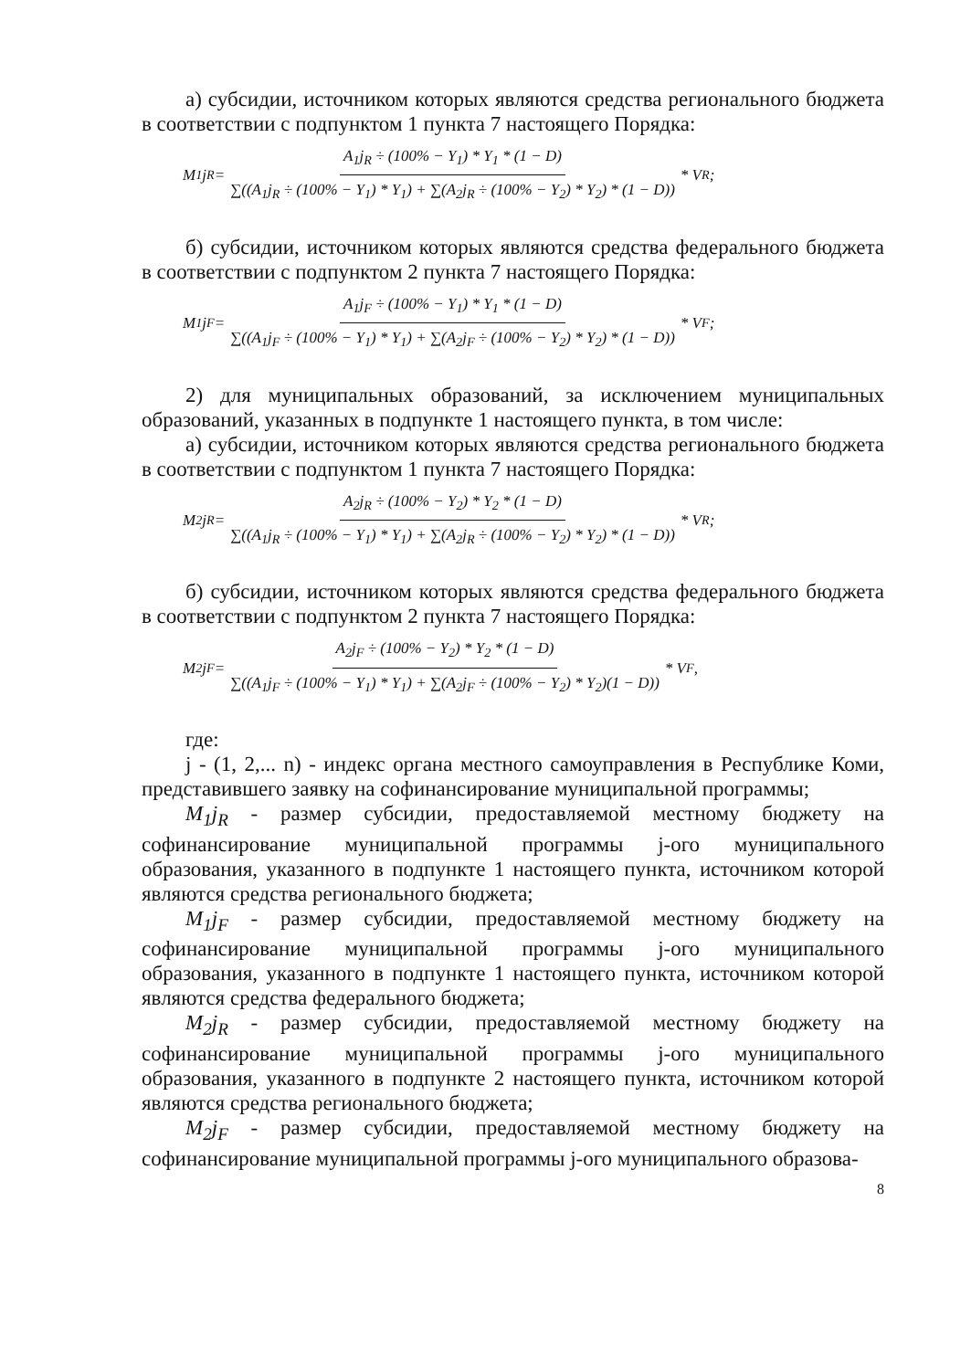а) субсидии, источником которых являются средства регионального бюджета в соответствии с подпунктом 1 пункта 7 настоящего Порядка:
M<sub>1</sub>j<sub>R</sub> = A<sub>1</sub>j<sub>R</sub> ÷ (100% − Y<sub>1</sub>) * Y<sub>1</sub> * (1 − D) ∑((A<sub>1</sub>j<sub>R</sub> ÷ (100% − Y<sub>1</sub>) * Y<sub>1</sub>) + ∑(A<sub>2</sub>j<sub>R</sub> ÷ (100% − Y<sub>2</sub>) * Y<sub>2</sub>) * (1 − D)) * V<sub>R</sub>;
б) субсидии, источником которых являются средства федерального бюджета в соответствии с подпунктом 2 пункта 7 настоящего Порядка:
M<sub>1</sub>j<sub>F</sub> = A<sub>1</sub>j<sub>F</sub> ÷ (100% − Y<sub>1</sub>) * Y<sub>1</sub> * (1 − D) ∑((A<sub>1</sub>j<sub>F</sub> ÷ (100% − Y<sub>1</sub>) * Y<sub>1</sub>) + ∑(A<sub>2</sub>j<sub>F</sub> ÷ (100% − Y<sub>2</sub>) * Y<sub>2</sub>) * (1 − D)) * V<sub>F</sub>;
2) для муниципальных образований, за исключением муниципальных образований, указанных в подпункте 1 настоящего пункта, в том числе:
а) субсидии, источником которых являются средства регионального бюджета в соответствии с подпунктом 1 пункта 7 настоящего Порядка:
M<sub>2</sub>j<sub>R</sub> = A<sub>2</sub>j<sub>R</sub> ÷ (100% − Y<sub>2</sub>) * Y<sub>2</sub> * (1 − D) ∑((A<sub>1</sub>j<sub>R</sub> ÷ (100% − Y<sub>1</sub>) * Y<sub>1</sub>) + ∑(A<sub>2</sub>j<sub>R</sub> ÷ (100% − Y<sub>2</sub>) * Y<sub>2</sub>) * (1 − D)) * V<sub>R</sub>;
б) субсидии, источником которых являются средства федерального бюджета в соответствии с подпунктом 2 пункта 7 настоящего Порядка:
M<sub>2</sub>j<sub>F</sub> = A<sub>2</sub>j<sub>F</sub> ÷ (100% − Y<sub>2</sub>) * Y<sub>2</sub> * (1 − D) ∑((A<sub>1</sub>j<sub>F</sub> ÷ (100% − Y<sub>1</sub>) * Y<sub>1</sub>) + ∑(A<sub>2</sub>j<sub>F</sub> ÷ (100% − Y<sub>2</sub>) * Y<sub>2</sub>)(1 − D)) * V<sub>F</sub>,
где:
j - (1, 2,... n) - индекс органа местного самоуправления в Республике Коми, представившего заявку на софинансирование муниципальной программы;
M<sub>1</sub>j<sub>R</sub> - размер субсидии, предоставляемой местному бюджету на софинансирование муниципальной программы j-ого муниципального образования, указанного в подпункте 1 настоящего пункта, источником которой являются средства регионального бюджета;
M<sub>1</sub>j<sub>F</sub> - размер субсидии, предоставляемой местному бюджету на софинансирование муниципальной программы j-ого муниципального образования, указанного в подпункте 1 настоящего пункта, источником которой являются средства федерального бюджета;
M<sub>2</sub>j<sub>R</sub> - размер субсидии, предоставляемой местному бюджету на софинансирование муниципальной программы j-ого муниципального образования, указанного в подпункте 2 настоящего пункта, источником которой являются средства регионального бюджета;
M<sub>2</sub>j<sub>F</sub> - размер субсидии, предоставляемой местному бюджету на софинансирование муниципальной программы j-ого муниципального образова-
8